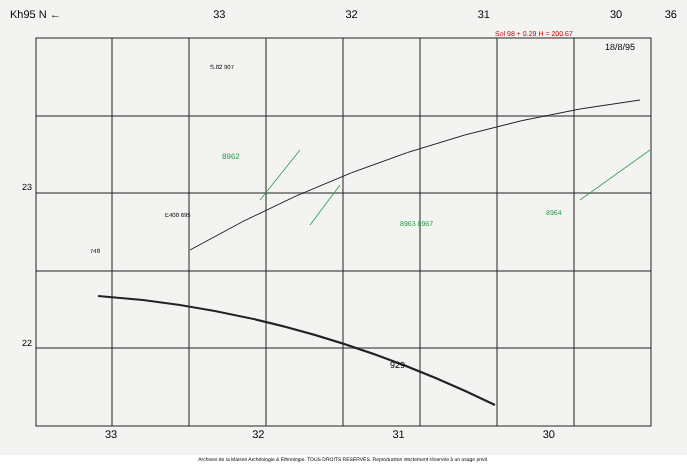Kh95 N ← 33 32 31 30 36
Sol 98 + 0.29 H = 200.67
18/8/95
S.82 907
23
22
E400 695
8962
8963 8967
8964
929
748
33 32 31 30
Archives de la Maison Archéologie & Ethnologie. TOUS DROITS RESERVES. Reproduction strictement réservée à un usage privé.